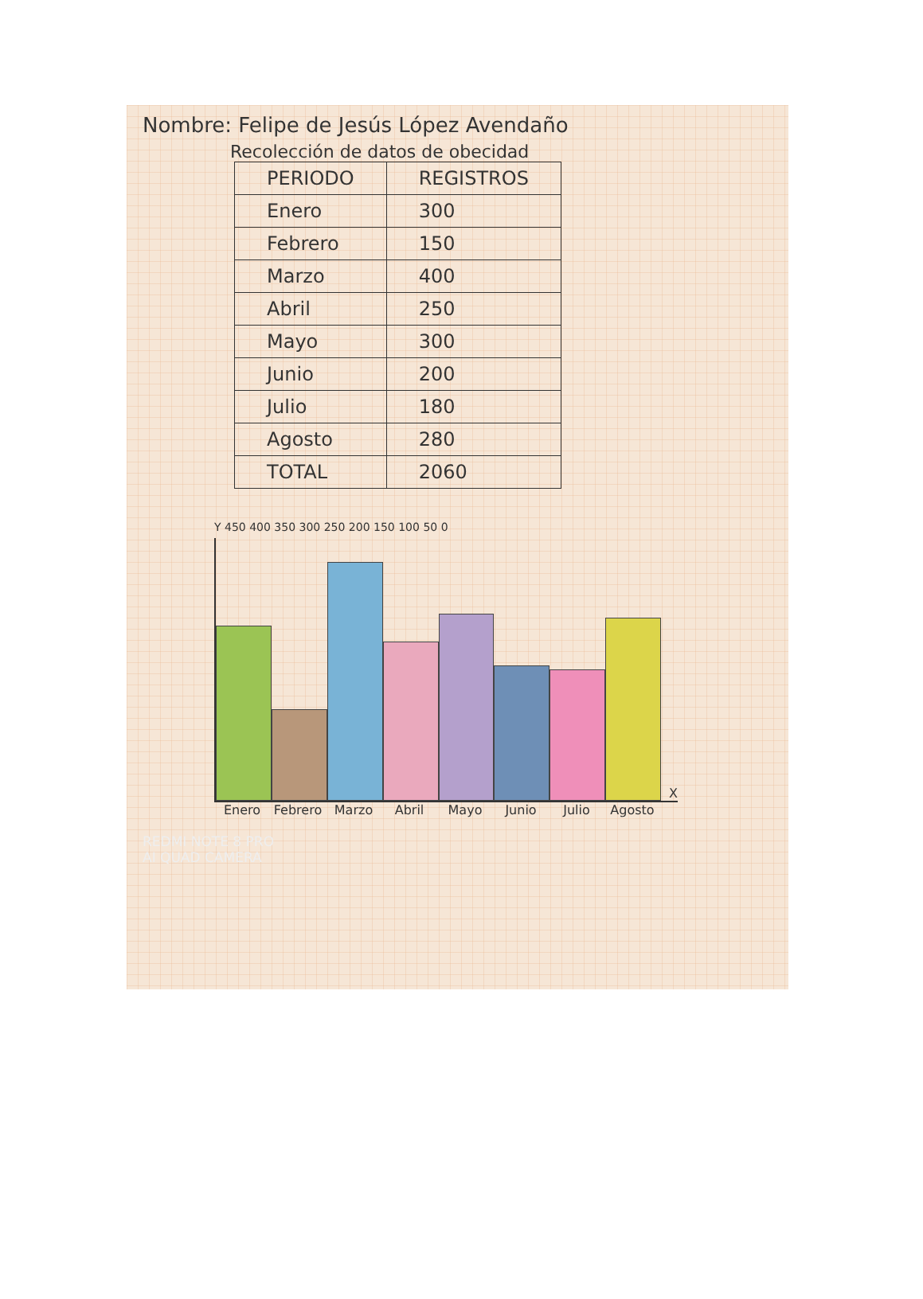Nombre: Felipe de Jesús López Avendaño
Recolección de datos de obecidad
| PERIODO | REGISTROS |
| --- | --- |
| Enero | 300 |
| Febrero | 150 |
| Marzo | 400 |
| Abril | 250 |
| Mayo | 300 |
| Junio | 200 |
| Julio | 180 |
| Agosto | 280 |
| TOTAL | 2060 |
Y 450 400 350 300 250 200 150 100 50 0
X
Enero Febrero Marzo Abril Mayo Junio Julio Agosto
REDMI NOTE 8 PRO
AI QUAD CAMERA